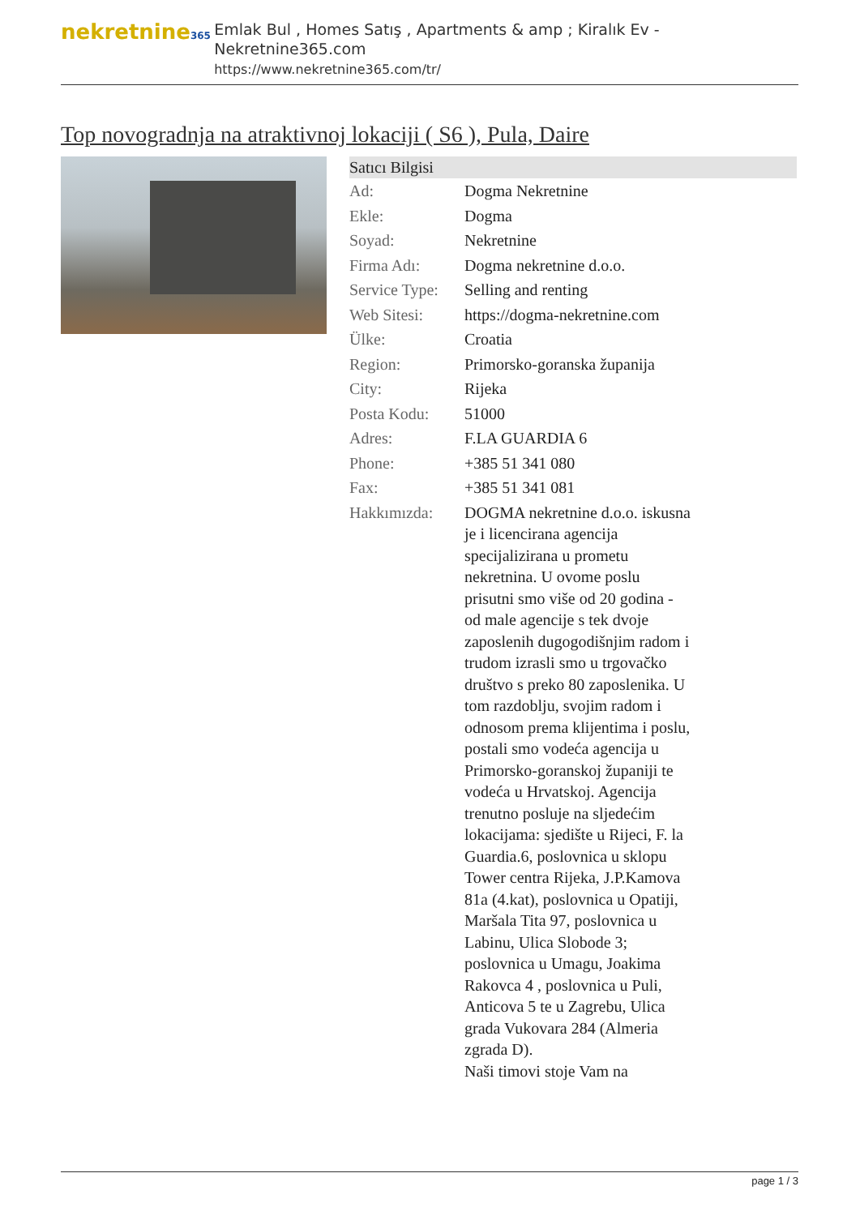nekretnine365
Emlak Bul , Homes Satış , Apartments & amp ; Kiralık Ev - Nekretnine365.com
https://www.nekretnine365.com/tr/
Top novogradnja na atraktivnoj lokaciji ( S6 ), Pula, Daire
| Satıcı Bilgisi | | |
| --- | --- | --- |
| Ad: | Dogma Nekretnine | |
| Ekle: | Dogma | |
| Soyad: | Nekretnine | |
| Firma Adı: | Dogma nekretnine d.o.o. | |
| Service Type: | Selling and renting | |
| Web Sitesi: | https://dogma-nekretnine.com | |
| Ülke: | Croatia | |
| Region: | Primorsko-goranska županija | |
| City: | Rijeka | |
| Posta Kodu: | 51000 | |
| Adres: | F.LA GUARDIA 6 | |
| Phone: | +385 51 341 080 | |
| Fax: | +385 51 341 081 | |
| Hakkımızda: | DOGMA nekretnine d.o.o. iskusna je i licencirana agencija specijalizirana u prometu nekretnina. U ovome poslu prisutni smo više od 20 godina - od male agencije s tek dvoje zaposlenih dugogodišnjim radom i trudom izrasli smo u trgovačko društvo s preko 80 zaposlenika. U tom razdoblju, svojim radom i odnosom prema klijentima i poslu, postali smo vodeća agencija u Primorsko-goranskoj županiji te vodeća u Hrvatskoj. Agencija trenutno posluje na sljedećim lokacijama: sjedište u Rijeci, F. la Guardia.6, poslovnica u sklopu Tower centra Rijeka, J.P.Kamova 81a (4.kat), poslovnica u Opatiji, Maršala Tita 97, poslovnica u Labinu, Ulica Slobode 3; poslovnica u Umagu, Joakima Rakovca 4 , poslovnica u Puli, Anticova 5 te u Zagrebu, Ulica grada Vukovara 284 (Almeria zgrada D). Naši timovi stoje Vam na | |
page 1 / 3